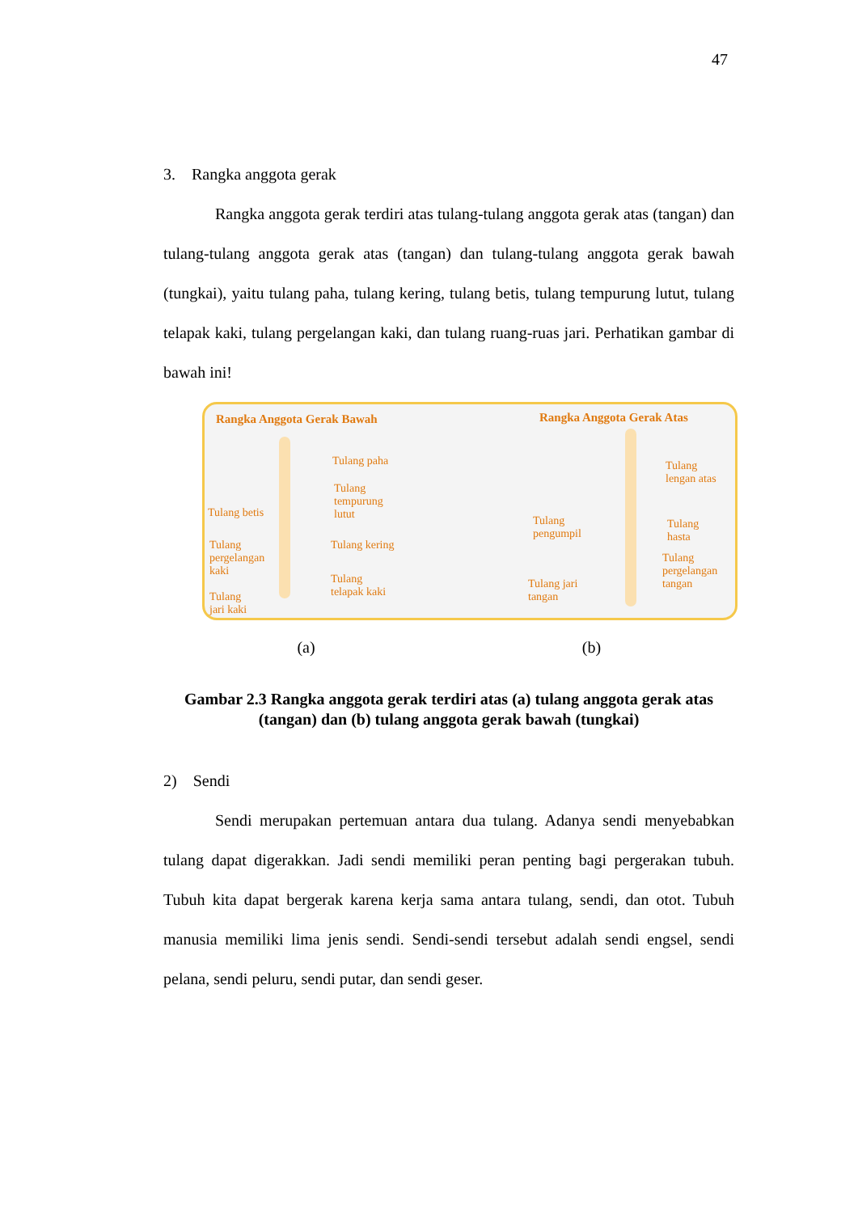47
3. Rangka anggota gerak
Rangka anggota gerak terdiri atas tulang-tulang anggota gerak atas (tangan) dan tulang-tulang anggota gerak atas (tangan) dan tulang-tulang anggota gerak bawah (tungkai), yaitu tulang paha, tulang kering, tulang betis, tulang tempurung lutut, tulang telapak kaki, tulang pergelangan kaki, dan tulang ruang-ruas jari. Perhatikan gambar di bawah ini!
Rangka Anggota Gerak Bawah Rangka Anggota Gerak Atas
Tulang paha
Tulang
tempurung
lutut
Tulang betis
Tulang
pergelangan
kaki
Tulang kering
Tulang
telapak kaki
Tulang
jari kaki
Tulang
lengan atas
Tulang
pengumpil
Tulang
hasta
Tulang
pergelangan
tangan
Tulang jari
tangan
(a) (b)
Gambar 2.3 Rangka anggota gerak terdiri atas (a) tulang anggota gerak atas (tangan) dan (b) tulang anggota gerak bawah (tungkai)
2) Sendi
Sendi merupakan pertemuan antara dua tulang. Adanya sendi menyebabkan tulang dapat digerakkan. Jadi sendi memiliki peran penting bagi pergerakan tubuh. Tubuh kita dapat bergerak karena kerja sama antara tulang, sendi, dan otot. Tubuh manusia memiliki lima jenis sendi. Sendi-sendi tersebut adalah sendi engsel, sendi pelana, sendi peluru, sendi putar, dan sendi geser.